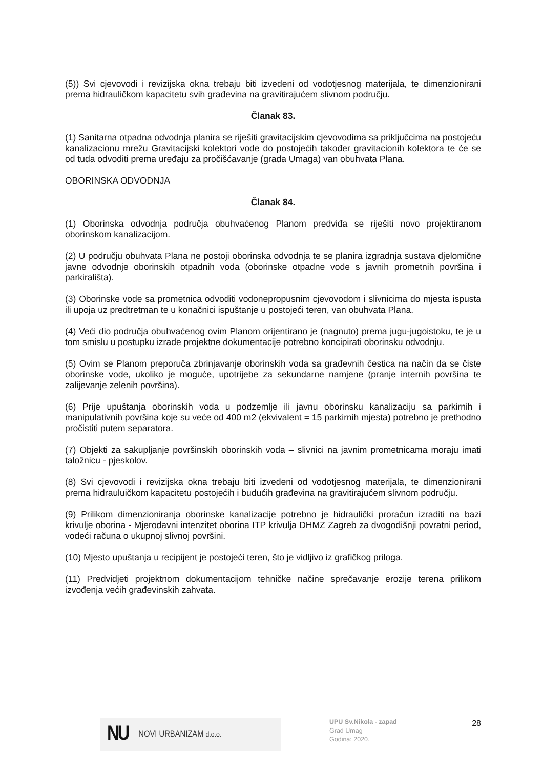(5)) Svi cjevovodi i revizijska okna trebaju biti izvedeni od vodotjesnog materijala, te dimenzionirani prema hidrauličkom kapacitetu svih građevina na gravitirajućem slivnom području.
Članak 83.
(1) Sanitarna otpadna odvodnja planira se riješiti gravitacijskim cjevovodima sa priključcima na postojeću kanalizacionu mrežu Gravitacijski kolektori vode do postojećih također gravitacionih kolektora te će se od tuda odvoditi prema uređaju za pročišćavanje (grada Umaga) van obuhvata Plana.
OBORINSKA ODVODNJA
Članak 84.
(1) Oborinska odvodnja područja obuhvaćenog Planom predviđa se riješiti novo projektiranom oborinskom kanalizacijom.
(2) U području obuhvata Plana ne postoji oborinska odvodnja te se planira izgradnja sustava djelomične javne odvodnje oborinskih otpadnih voda (oborinske otpadne vode s javnih prometnih površina i parkirališta).
(3) Oborinske vode sa prometnica odvoditi vodonepropusnim cjevovodom i slivnicima do mjesta ispusta ili upoja uz predtretman te u konačnici ispuštanje u postojeći teren, van obuhvata Plana.
(4) Veći dio područja obuhvaćenog ovim Planom orijentirano je (nagnuto) prema jugu-jugoistoku, te je u tom smislu u postupku izrade projektne dokumentacije potrebno koncipirati oborinsku odvodnju.
(5) Ovim se Planom preporuča zbrinjavanje oborinskih voda sa građevnih čestica na način da se čiste oborinske vode, ukoliko je moguće, upotrijebe za sekundarne namjene (pranje internih površina te zalijevanje zelenih površina).
(6) Prije upuštanja oborinskih voda u podzemlje ili javnu oborinsku kanalizaciju sa parkirnih i manipulativnih površina koje su veće od 400 m2 (ekvivalent = 15 parkirnih mjesta) potrebno je prethodno pročistiti putem separatora.
(7) Objekti za sakupljanje površinskih oborinskih voda – slivnici na javnim prometnicama moraju imati taložnicu - pjeskolov.
(8) Svi cjevovodi i revizijska okna trebaju biti izvedeni od vodotjesnog materijala, te dimenzionirani prema hidrauluičkom kapacitetu postojećih i budućih građevina na gravitirajućem slivnom području.
(9) Prilikom dimenzioniranja oborinske kanalizacije potrebno je hidraulički proračun izraditi na bazi krivulje oborina - Mjerodavni intenzitet oborina ITP krivulja DHMZ Zagreb za dvogodišnji povratni period, vodeći računa o ukupnoj slivnoj površini.
(10) Mjesto upuštanja u recipijent je postojeći teren, što je vidljivo iz grafičkog priloga.
(11) Predvidjeti projektnom dokumentacijom tehničke načine sprečavanje erozije terena prilikom izvođenja većih građevinskih zahvata.
NU NOVI URBANIZAM d.o.o.
UPU Sv.Nikola - zapad
Grad Umag
Godina: 2020.
28